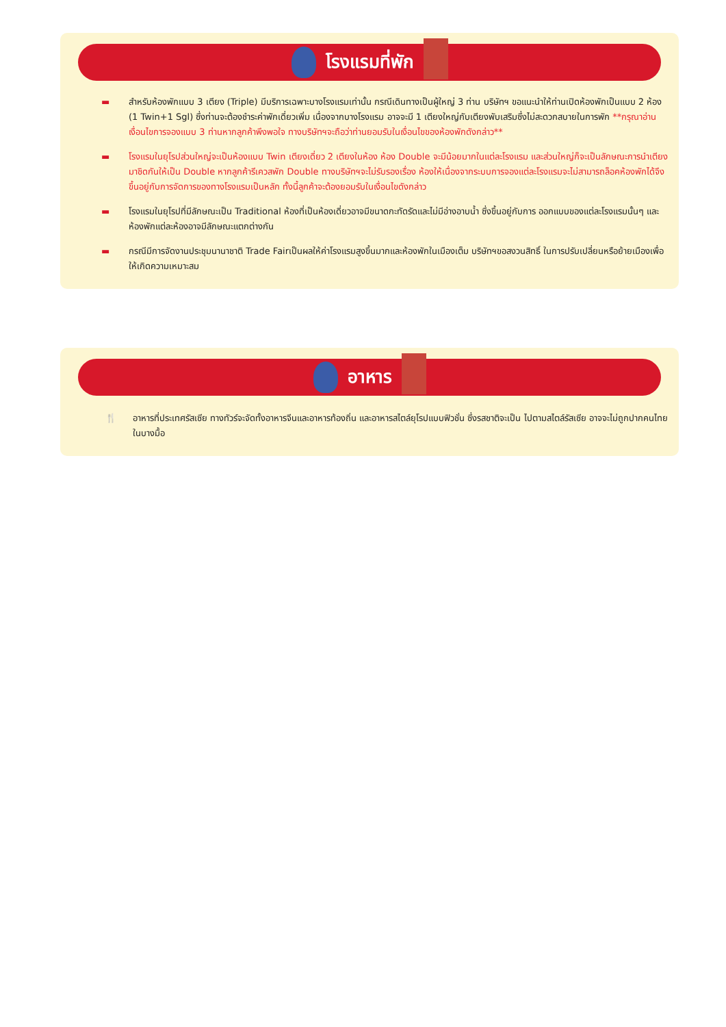โรงแรมที่พัก
▬ สำหรับห้องพักแบบ 3 เตียง (Triple) มีบริการเฉพาะบางโรงแรมเท่านั้น กรณีเดินทางเป็นผู้ใหญ่ 3 ท่าน บริษัทฯ ขอแนะนำให้ท่านเปิดห้องพักเป็นแบบ 2 ห้อง (1 Twin+1 Sgl) ซึ่งท่านจะต้องชำระค่าพักเดี่ยวเพิ่ม เนื่องจากบางโรงแรม อาจจะมี 1 เตียงใหญ่กับเตียงพับเสริมซึ่งไม่สะดวกสบายในการพัก **กรุณาอ่านเงื่อนไขการจองแบบ 3 ท่านหากลูกค้าพึงพอใจ ทางบริษัทฯจะถือว่าท่านยอมรับในเงื่อนไขของห้องพักดังกล่าว**
▬ โรงแรมในยุโรปส่วนใหญ่จะเป็นห้องแบบ Twin เตียงเดี่ยว 2 เตียงในห้อง ห้อง Double จะมีน้อยมากในแต่ละโรงแรม และส่วนใหญ่ก็จะเป็นลักษณะการนำเตียงมาชิดกันให้เป็น Double หากลูกค้ารีเควสพัก Double ทางบริษัทฯจะไม่รับรองเรื่อง ห้องให้เนื่องจากระบบการจองแต่ละโรงแรมจะไม่สามารถล็อคห้องพักได้จึงขึ้นอยู่กับการจัดการของทางโรงแรมเป็นหลัก ทั้งนี้ลูกค้าจะต้องยอมรับในเงื่อนไขดังกล่าว
▬ โรงแรมในยุโรปที่มีลักษณะเป็น Traditional ห้องที่เป็นห้องเดี่ยวอาจมีขนาดกะทัดรัดและไม่มีอ่างอาบน้ำ ซึ่งขึ้นอยู่กับการ ออกแบบของแต่ละโรงแรมนั้นๆ และห้องพักแต่ละห้องอาจมีลักษณะแตกต่างกัน
▬ กรณีมีการจัดงานประชุมนานาชาติ Trade Fairเป็นผลให้ค่าโรงแรมสูงขึ้นมากและห้องพักในเมืองเต็ม บริษัทฯขอสงวนสิทธิ์ ในการปรับเปลี่ยนหรือย้ายเมืองเพื่อให้เกิดความเหมาะสม
อาหาร
🍴 อาหารที่ประเทศรัสเซีย ทางทัวร์จะจัดทั้งอาหารจีนและอาหารท้องถิ่น และอาหารสไตล์ยุโรปแบบฟิวชั่น ซึ่งรสชาติจะเป็น ไปตามสไตล์รัสเซีย อาจจะไม่ถูกปากคนไทยในบางมื้อ